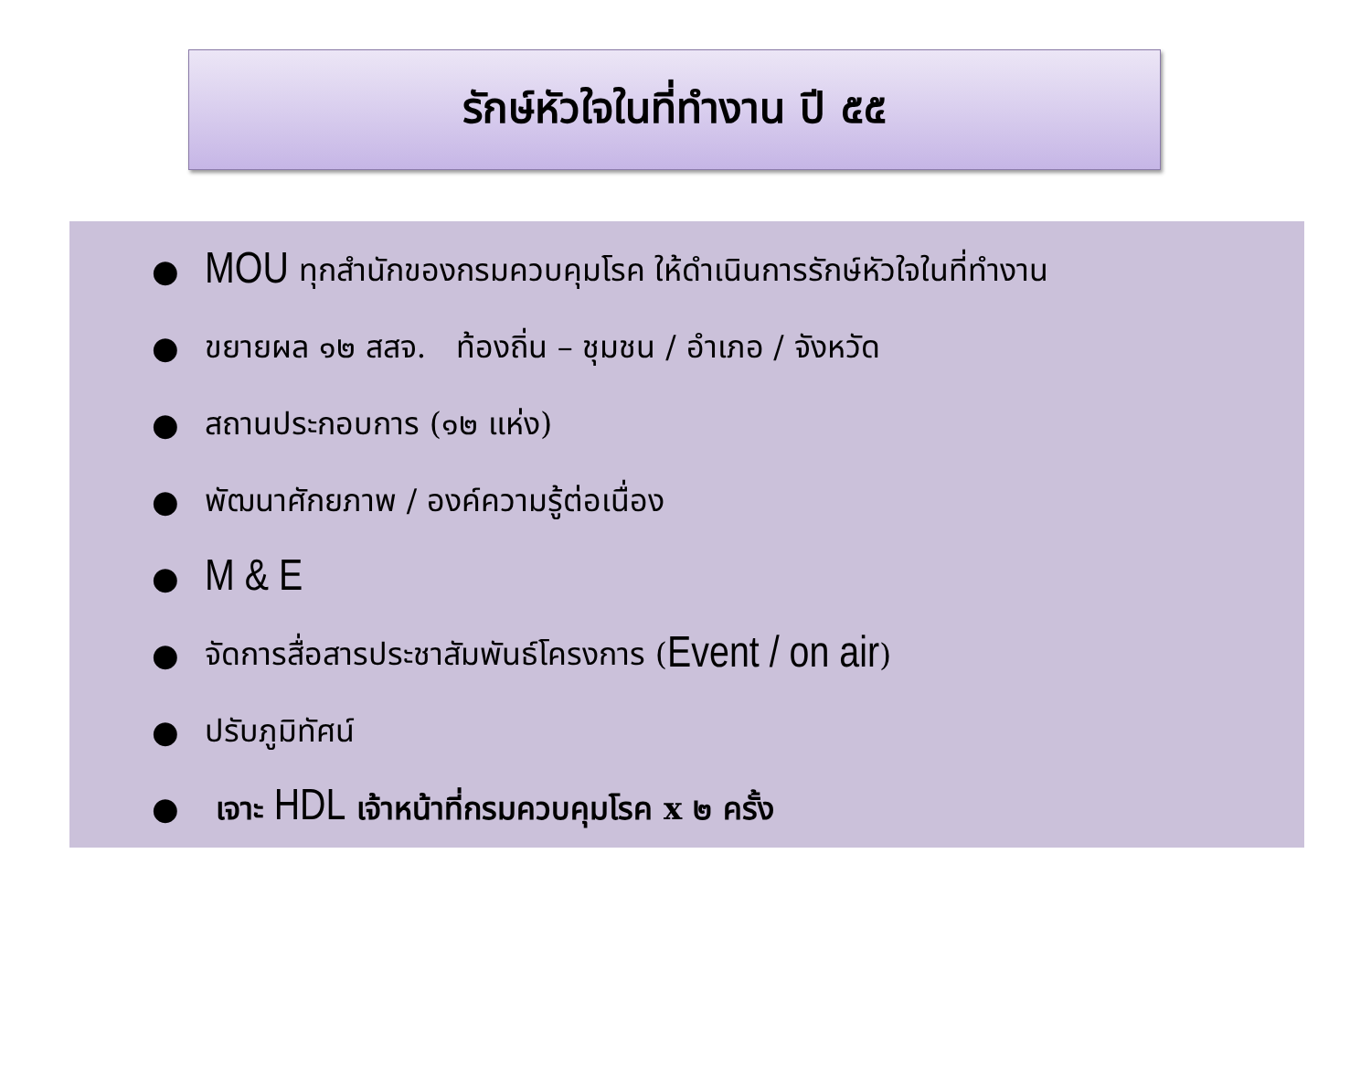รักษ์หัวใจในที่ทำงาน ปี ๕๕
● MOU ทุกสำนักของกรมควบคุมโรค ให้ดำเนินการรักษ์หัวใจในที่ทำงาน
● ขยายผล ๑๒ สสจ. ท้องถิ่น – ชุมชน / อำเภอ / จังหวัด
● สถานประกอบการ (๑๒ แห่ง)
● พัฒนาศักยภาพ / องค์ความรู้ต่อเนื่อง
● M & E
● จัดการสื่อสารประชาสัมพันธ์โครงการ ( Event / on air )
● ปรับภูมิทัศน์
● เจาะ HDL เจ้าหน้าที่กรมควบคุมโรค x ๒ ครั้ง